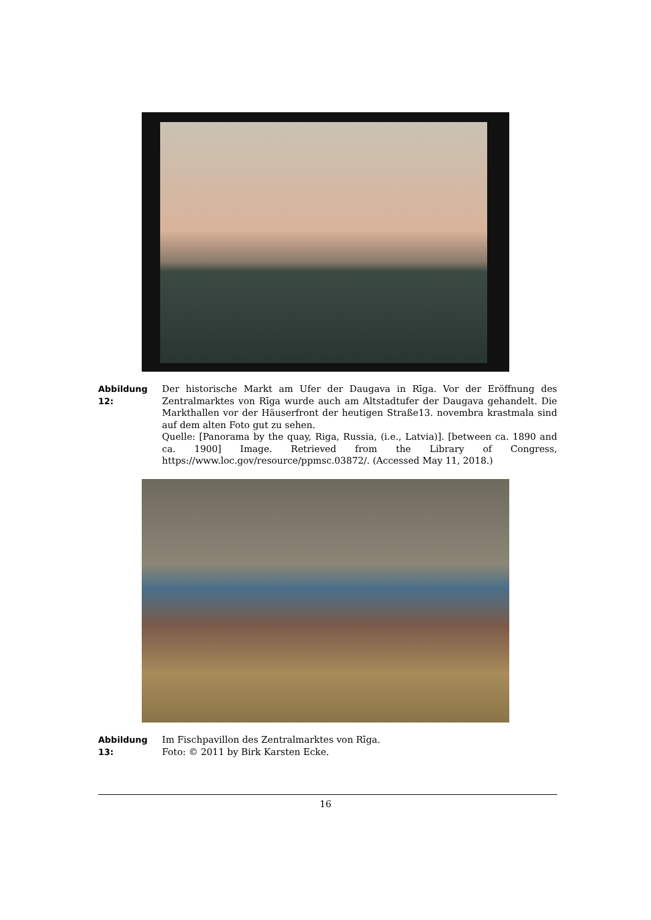Abbildung 12:
Der historische Markt am Ufer der Daugava in Rīga. Vor der Eröffnung des Zentralmarktes von Rīga wurde auch am Altstadtufer der Daugava gehandelt. Die Markthallen vor der Häuserfront der heutigen Straße13. novembra krastmala sind auf dem alten Foto gut zu sehen.
Quelle: [Panorama by the quay, Riga, Russia, (i.e., Latvia)]. [between ca. 1890 and ca. 1900] Image. Retrieved from the Library of Congress, https://www.loc.gov/resource/ppmsc.03872/. (Accessed May 11, 2018.)
Abbildung 13:
Im Fischpavillon des Zentralmarktes von Rīga.
Foto: © 2011 by Birk Karsten Ecke.
16